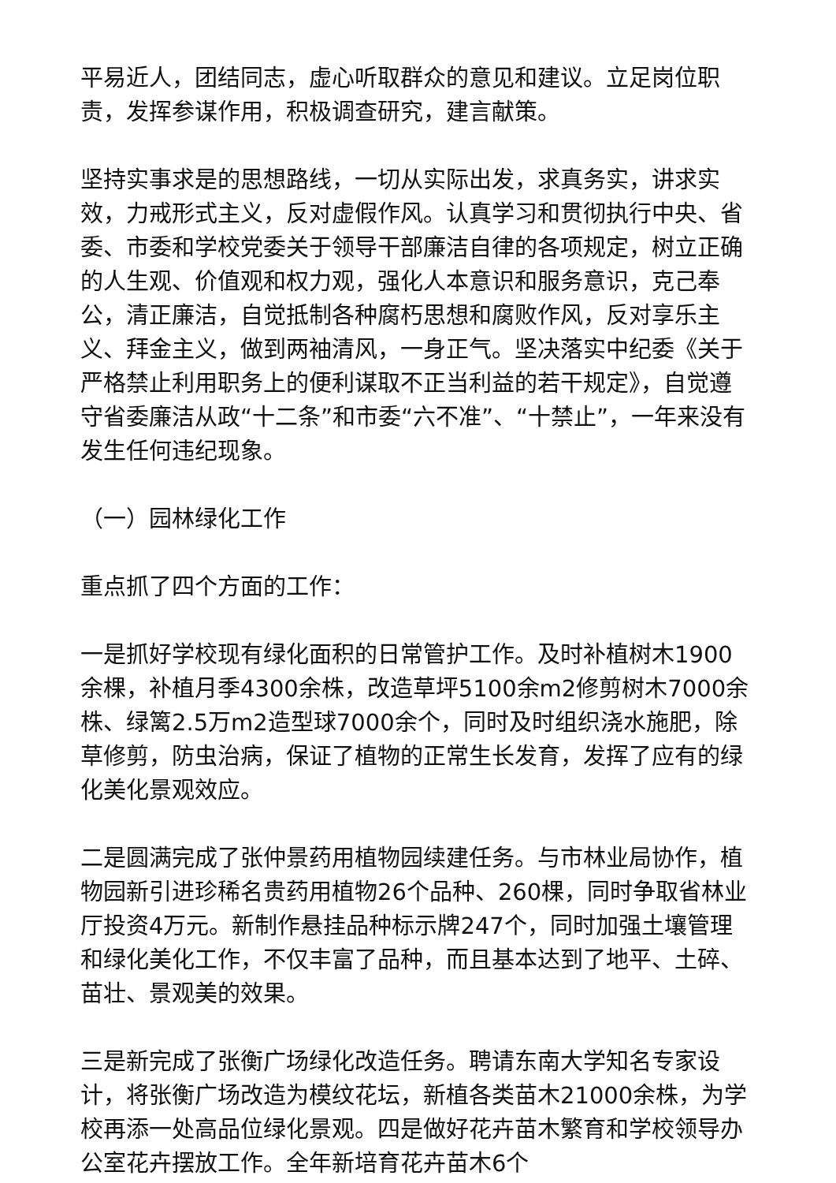平易近人，团结同志，虚心听取群众的意见和建议。立足岗位职责，发挥参谋作用，积极调查研究，建言献策。
坚持实事求是的思想路线，一切从实际出发，求真务实，讲求实效，力戒形式主义，反对虚假作风。认真学习和贯彻执行中央、省委、市委和学校党委关于领导干部廉洁自律的各项规定，树立正确的人生观、价值观和权力观，强化人本意识和服务意识，克己奉公，清正廉洁，自觉抵制各种腐朽思想和腐败作风，反对享乐主义、拜金主义，做到两袖清风，一身正气。坚决落实中纪委《关于严格禁止利用职务上的便利谋取不正当利益的若干规定》，自觉遵守省委廉洁从政“十二条”和市委“六不准”、“十禁止”，一年来没有发生任何违纪现象。
（一）园林绿化工作
重点抓了四个方面的工作：
一是抓好学校现有绿化面积的日常管护工作。及时补植树木1900余棵，补植月季4300余株，改造草坪5100余m2修剪树木7000余株、绿篱2.5万m2造型球7000余个，同时及时组织浇水施肥，除草修剪，防虫治病，保证了植物的正常生长发育，发挥了应有的绿化美化景观效应。
二是圆满完成了张仲景药用植物园续建任务。与市林业局协作，植物园新引进珍稀名贵药用植物26个品种、260棵，同时争取省林业厅投资4万元。新制作悬挂品种标示牌247个，同时加强土壤管理和绿化美化工作，不仅丰富了品种，而且基本达到了地平、土碎、苗壮、景观美的效果。
三是新完成了张衡广场绿化改造任务。聘请东南大学知名专家设计，将张衡广场改造为模纹花坛，新植各类苗木21000余株，为学校再添一处高品位绿化景观。四是做好花卉苗木繁育和学校领导办公室花卉摆放工作。全年新培育花卉苗木6个